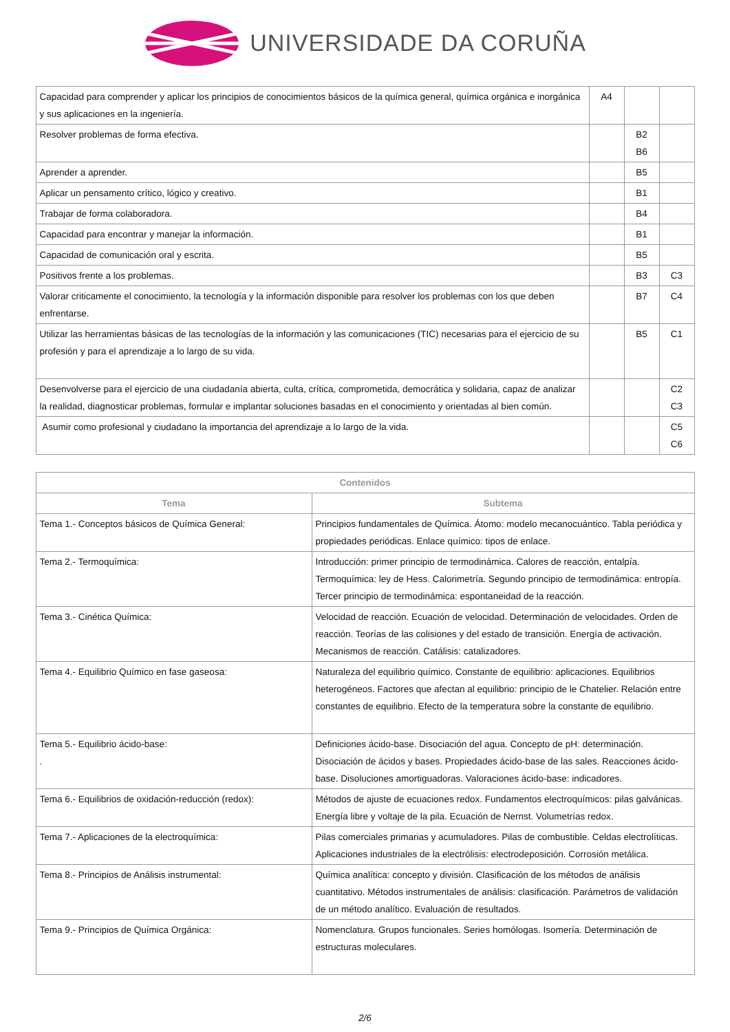UNIVERSIDADE DA CORUÑA
| Capacidad para comprender y aplicar los principios de conocimientos básicos de la química general, química orgánica e inorgánica y sus aplicaciones en la ingeniería. | A4 | | |
| Resolver problemas de forma efectiva. | | B2 B6 | |
| Aprender a aprender. | | B5 | |
| Aplicar un pensamento crítico, lógico y creativo. | | B1 | |
| Trabajar de forma colaboradora. | | B4 | |
| Capacidad para encontrar y manejar la información. | | B1 | |
| Capacidad de comunicación oral y escrita. | | B5 | |
| Positivos frente a los problemas. | | B3 | C3 |
| Valorar criticamente el conocimiento, la tecnología y la información disponible para resolver los problemas con los que deben enfrentarse. | | B7 | C4 |
| Utilizar las herramientas básicas de las tecnologías de la información y las comunicaciones (TIC) necesarias para el ejercicio de su profesión y para el aprendizaje a lo largo de su vida. | | B5 | C1 |
| Desenvolverse para el ejercicio de una ciudadanía abierta, culta, crítica, comprometida, democrática y solidaria, capaz de analizar la realidad, diagnosticar problemas, formular e implantar soluciones basadas en el conocimiento y orientadas al bien común. | | | C2 C3 |
| Asumir como profesional y ciudadano la importancia del aprendizaje a lo largo de la vida. | | | C5 C6 |
| Contenidos | |
| --- | --- |
| Tema | Subtema |
| Tema 1.- Conceptos básicos de Química General: | Principios fundamentales de Química. Átomo: modelo mecanocuántico. Tabla periódica y propiedades periódicas. Enlace químico: tipos de enlace. |
| Tema 2.- Termoquímica: | Introducción: primer principio de termodinámica. Calores de reacción, entalpía. Termoquímica: ley de Hess. Calorimetría. Segundo principio de termodinámica: entropía. Tercer principio de termodinámica: espontaneidad de la reacción. |
| Tema 3.- Cinética Química: | Velocidad de reacción. Ecuación de velocidad. Determinación de velocidades. Orden de reacción. Teorías de las colisiones y del estado de transición. Energía de activación. Mecanismos de reacción. Catálisis: catalizadores. |
| Tema 4.- Equilibrio Químico en fase gaseosa: | Naturaleza del equilibrio químico. Constante de equilibrio: aplicaciones. Equilibrios heterogéneos. Factores que afectan al equilibrio: principio de le Chatelier. Relación entre constantes de equilibrio. Efecto de la temperatura sobre la constante de equilibrio. |
| Tema 5.- Equilibrio ácido-base: . | Definiciones ácido-base. Disociación del agua. Concepto de pH: determinación. Disociación de ácidos y bases. Propiedades ácido-base de las sales. Reacciones ácido-base. Disoluciones amortiguadoras. Valoraciones ácido-base: indicadores. |
| Tema 6.- Equilibrios de oxidación-reducción (redox): | Métodos de ajuste de ecuaciones redox. Fundamentos electroquímicos: pilas galvánicas. Energía libre y voltaje de la pila. Ecuación de Nernst. Volumetrías redox. |
| Tema 7.- Aplicaciones de la electroquímica: | Pilas comerciales primarias y acumuladores. Pilas de combustible. Celdas electrolíticas. Aplicaciones industriales de la electrólisis: electrodeposición. Corrosión metálica. |
| Tema 8.- Principios de Análisis instrumental: | Química analítica: concepto y división. Clasificación de los métodos de análisis cuantitativo. Métodos instrumentales de análisis: clasificación. Parámetros de validación de un método analítico. Evaluación de resultados. |
| Tema 9.- Principios de Química Orgánica: | Nomenclatura. Grupos funcionales. Series homólogas. Isomería. Determinación de estructuras moleculares. |
2/6